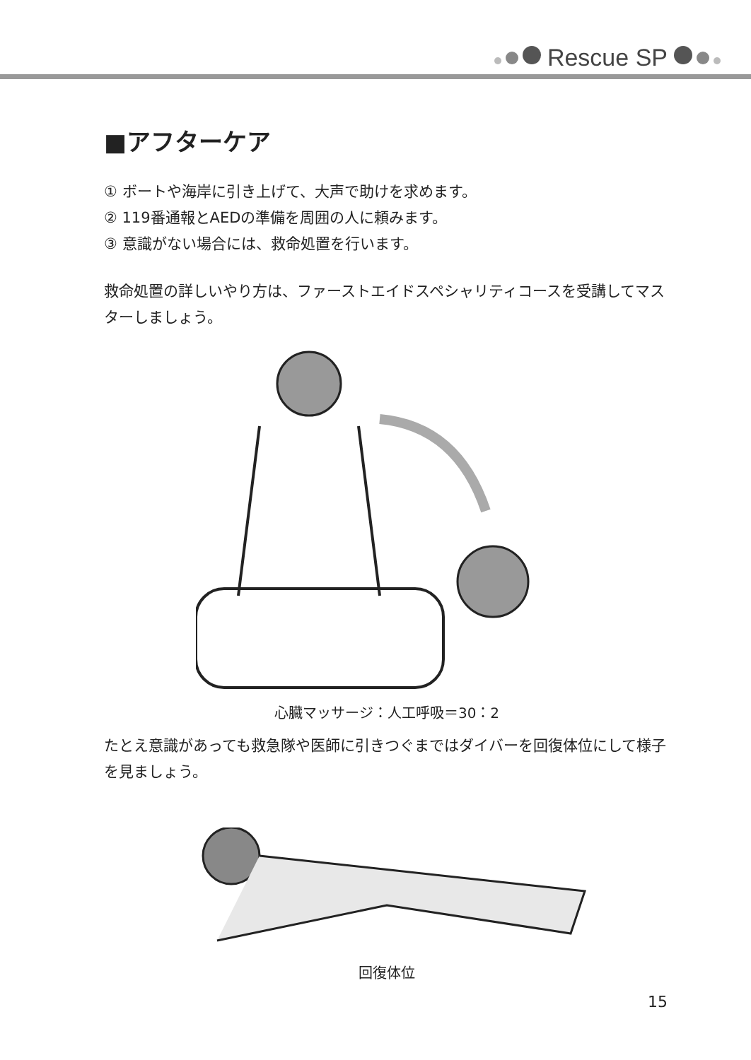Rescue SP
■アフターケア
① ボートや海岸に引き上げて、大声で助けを求めます。
② 119番通報とAEDの準備を周囲の人に頼みます。
③ 意識がない場合には、救命処置を行います。
救命処置の詳しいやり方は、ファーストエイドスペシャリティコースを受講してマスターしましょう。
心臓マッサージ：人工呼吸＝30：2
たとえ意識があっても救急隊や医師に引きつぐまではダイバーを回復体位にして様子を見ましょう。
回復体位
15